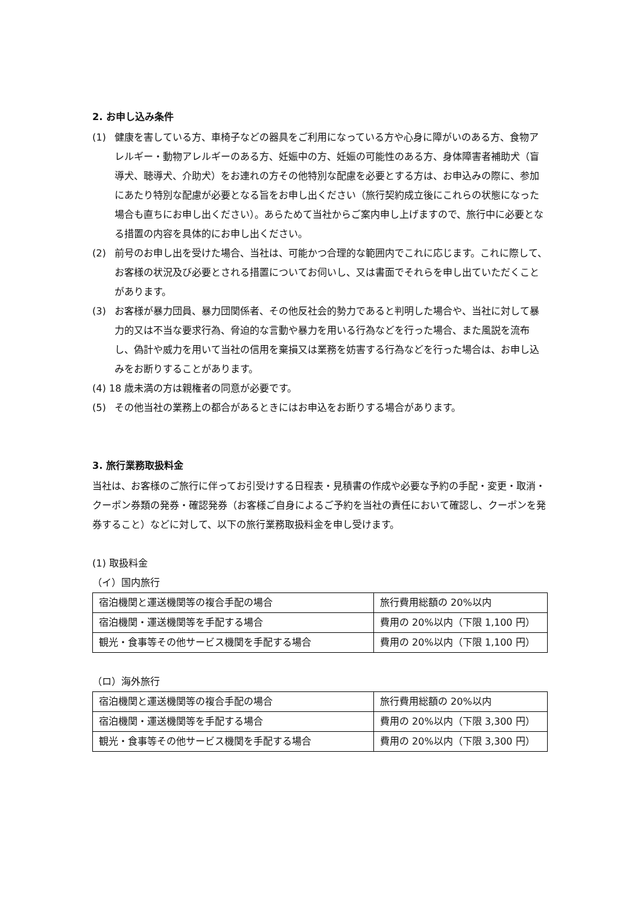2. お申し込み条件
(1) 健康を害している方、車椅子などの器具をご利用になっている方や心身に障がいのある方、食物アレルギー・動物アレルギーのある方、妊娠中の方、妊娠の可能性のある方、身体障害者補助犬（盲導犬、聴導犬、介助犬）をお連れの方その他特別な配慮を必要とする方は、お申込みの際に、参加にあたり特別な配慮が必要となる旨をお申し出ください（旅行契約成立後にこれらの状態になった場合も直ちにお申し出ください）。あらためて当社からご案内申し上げますので、旅行中に必要となる措置の内容を具体的にお申し出ください。
(2) 前号のお申し出を受けた場合、当社は、可能かつ合理的な範囲内でこれに応じます。これに際して、お客様の状況及び必要とされる措置についてお伺いし、又は書面でそれらを申し出ていただくことがあります。
(3) お客様が暴力団員、暴力団関係者、その他反社会的勢力であると判明した場合や、当社に対して暴力的又は不当な要求行為、脅迫的な言動や暴力を用いる行為などを行った場合、また風説を流布し、偽計や威力を用いて当社の信用を棄損又は業務を妨害する行為などを行った場合は、お申し込みをお断りすることがあります。
(4) 18 歳未満の方は親権者の同意が必要です。
(5) その他当社の業務上の都合があるときにはお申込をお断りする場合があります。
3. 旅行業務取扱料金
当社は、お客様のご旅行に伴ってお引受けする日程表・見積書の作成や必要な予約の手配・変更・取消・クーポン券類の発券・確認発券（お客様ご自身によるご予約を当社の責任において確認し、クーポンを発券すること）などに対して、以下の旅行業務取扱料金を申し受けます。
(1) 取扱料金
（イ）国内旅行
| 宿泊機関と運送機関等の複合手配の場合 | 旅行費用総額の 20%以内 |
| 宿泊機関・運送機関等を手配する場合 | 費用の 20%以内（下限 1,100 円） |
| 観光・食事等その他サービス機関を手配する場合 | 費用の 20%以内（下限 1,100 円） |
（ロ）海外旅行
| 宿泊機関と運送機関等の複合手配の場合 | 旅行費用総額の 20%以内 |
| 宿泊機関・運送機関等を手配する場合 | 費用の 20%以内（下限 3,300 円） |
| 観光・食事等その他サービス機関を手配する場合 | 費用の 20%以内（下限 3,300 円） |